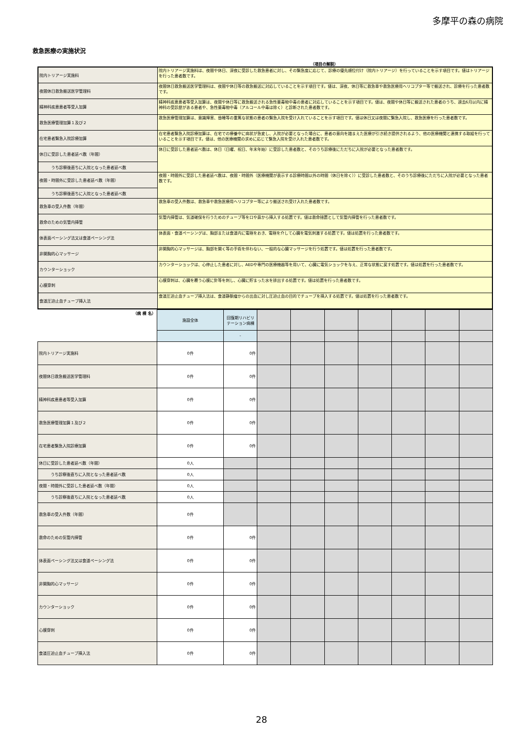多摩平の森の病院
救急医療の実施状況
（項目の解説）
| 院内トリアージ実施料 | 院内トリアージ実施料は、夜間や休日、深夜に受診した救急患者に対し、その緊急度に応じて、診療の優先順位付け（院内トリアージ）を行っていることを示す項目です。値はトリアージを行った患者数です。 |
| 夜間休日救急搬送医学管理料 | 夜間休日救急搬送医学管理料は、夜間や休日等の救急搬送に対応していることを示す項目です。値は、深夜、休日等に救急車や救急医療用ヘリコプター等で搬送され、診療を行った患者数です。 |
| 精神科疾患患者等受入加算 | 精神科疾患患者等受入加算は、夜間や休日等に救急搬送される急性薬毒物中毒の患者に対応していることを示す項目です。値は、夜間や休日等に搬送された患者のうち、過去6月以内に精神科の受診歴がある患者や、急性薬毒物中毒（アルコール中毒は除く）と診断された患者数です。 |
| 救急医療管理加算１及び２ | 救急医療管理加算は、意識障害、昏睡等の重篤な状態の患者の緊急入院を受け入れていることを示す項目です。値は休日又は夜間に緊急入院し、救急医療を行った患者数です。 |
| 在宅患者緊急入院診療加算 | 在宅患者緊急入院診療加算は、在宅での療養中に病状が急変し、入院が必要となった場合に、患者の意向を踏まえた医療が引き続き提供されるよう、他の医療機関と連携する取組を行っていることを示す項目です。値は、他の医療機関の求めに応じて緊急入院を受け入れた患者数です。 |
| 休日に受診した患者延べ数（年間） | 休日に受診した患者延べ数は、休日（日曜、祝日、年末年始）に受診した患者数と、そのうち診療後にただちに入院が必要となった患者数です。 |
| うち診察後直ちに入院となった患者延べ数 | |
| 夜間・時間外に受診した患者延べ数（年間） | 夜間・時間外に受診した患者延べ数は、夜間・時間外（医療機関が表示する診療時間以外の時間（休日を除く））に受診した患者数と、そのうち診療後にただちに入院が必要となった患者数です。 |
| うち診察後直ちに入院となった患者延べ数 | |
| 救急車の受入件数（年間） | 救急車の受入件数は、救急車や救急医療用ヘリコプター等により搬送され受け入れた患者数です。 |
| 救命のための気管内挿管 | 気管内挿管は、気道確保を行うためのチューブ等を口や鼻から挿入する処置です。値は救命措置として気管内挿管を行った患者数です。 |
| 体表面ペーシング法又は食道ペーシング法 | 体表面・食道ペーシングは、胸部または食道内に電極をおき、電極を介して心臓を電気刺激する処置です。値は処置を行った患者数です。 |
| 非開胸的心マッサージ | 非開胸的心マッサージは、胸部を開く等の手術を伴わない、一般的な心臓マッサージを行う処置です。値は処置を行った患者数です。 |
| カウンターショック | カウンターショックは、心停止した患者に対し、AEDや専門の医療機器等を用いて、心臓に電気ショックを与え、正常な状態に戻す処置です。値は処置を行った患者数です。 |
| 心膜穿刺 | 心膜穿刺は、心臓を覆う心膜に針等を刺し、心臓に貯まった水を排出する処置です。値は処置を行った患者数です。 |
| 食道圧迫止血チューブ挿入法 | 食道圧迫止血チューブ挿入法は、食道静脈瘤からの出血に対し圧迫止血の目的でチューブを挿入する処置です。値は処置を行った患者数です。 |
| （病 棟 名） | 施設全体 | 回復期リハビリテーション病棟 | | | | | | | |
| | | - | | | | | | | |
| 院内トリアージ実施料 | 0件 | 0件 | | | | | | | |
| 夜間休日救急搬送医学管理料 | 0件 | 0件 | | | | | | | |
| 精神科疾患患者等受入加算 | 0件 | 0件 | | | | | | | |
| 救急医療管理加算１及び２ | 0件 | 0件 | | | | | | | |
| 在宅患者緊急入院診療加算 | 0件 | 0件 | | | | | | | |
| 休日に受診した患者延べ数（年間） | 0人 | | | | | | | | |
| うち診察後直ちに入院となった患者延べ数 | 0人 | | | | | | | | |
| 夜間・時間外に受診した患者延べ数（年間） | 0人 | | | | | | | | |
| うち診察後直ちに入院となった患者延べ数 | 0人 | | | | | | | | |
| 救急車の受入件数（年間） | 0件 | | | | | | | | |
| 救命のための気管内挿管 | 0件 | 0件 | | | | | | | |
| 体表面ペーシング法又は食道ペーシング法 | 0件 | 0件 | | | | | | | |
| 非開胸的心マッサージ | 0件 | 0件 | | | | | | | |
| カウンターショック | 0件 | 0件 | | | | | | | |
| 心膜穿刺 | 0件 | 0件 | | | | | | | |
| 食道圧迫止血チューブ挿入法 | 0件 | 0件 | | | | | | | |
28